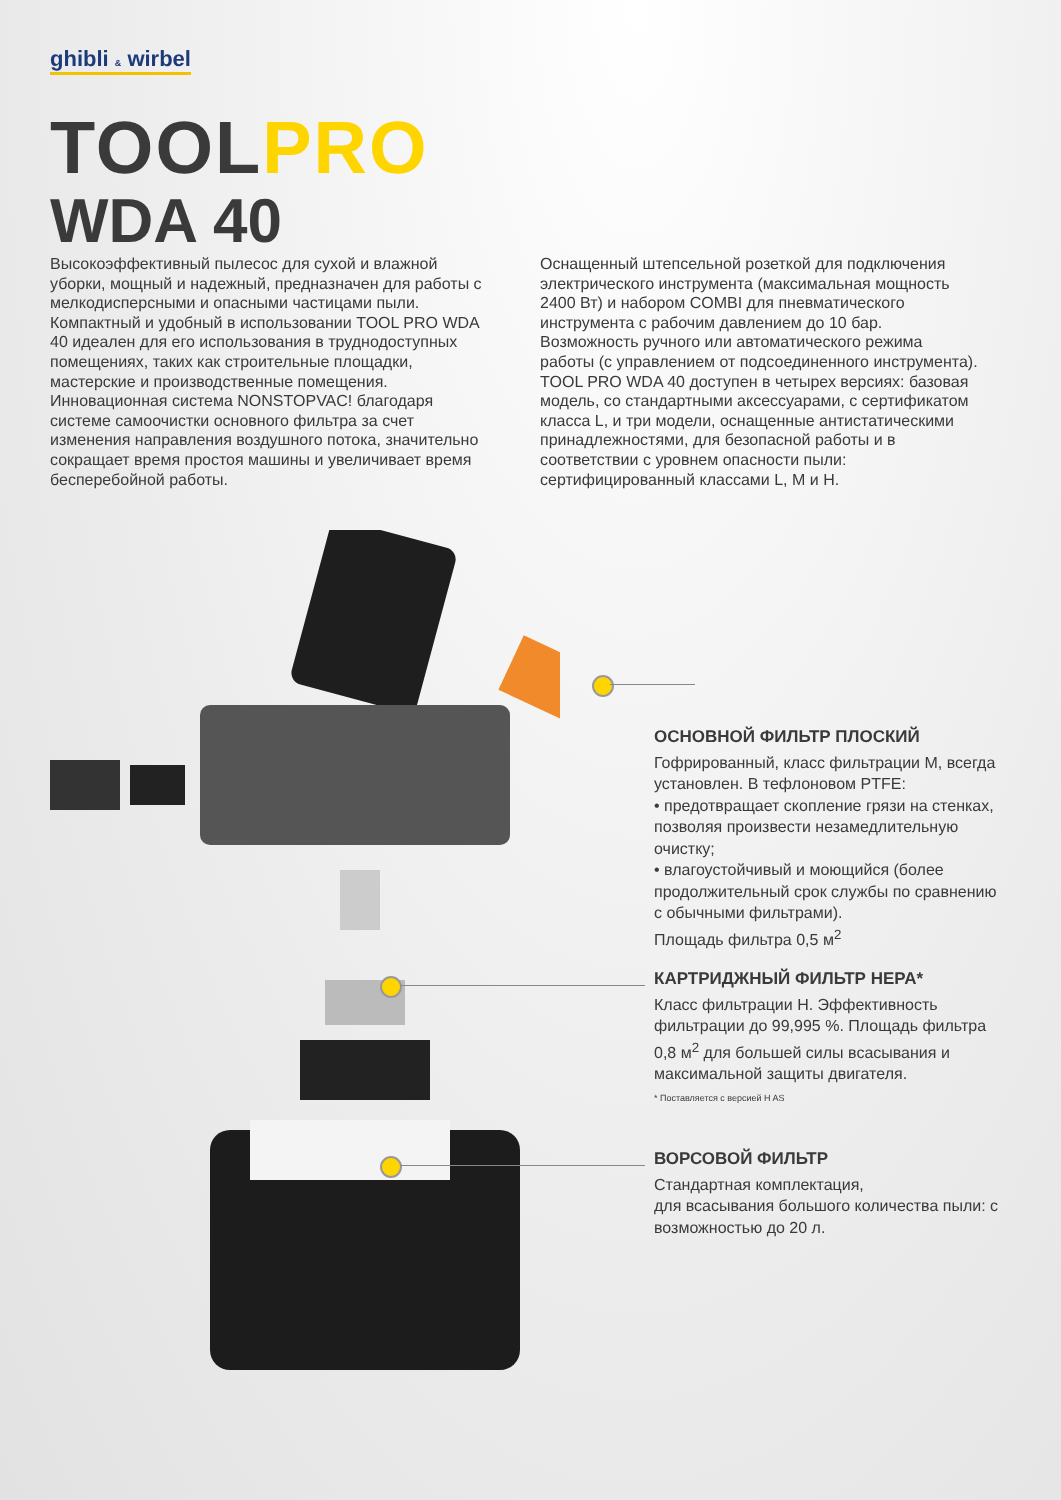ghibli & wirbel
TOOLPRO
WDA 40
Высокоэффективный пылесос для сухой и влажной уборки, мощный и надежный, предназначен для работы с мелкодисперсными и опасными частицами пыли. Компактный и удобный в использовании TOOL PRO WDA 40 идеален для его использования в труднодоступных помещениях, таких как строительные площадки, мастерские и производственные помещения. Инновационная система NONSTOPVAC! благодаря системе самоочистки основного фильтра за счет изменения направления воздушного потока, значительно сокращает время простоя машины и увеличивает время бесперебойной работы.
Оснащенный штепсельной розеткой для подключения электрического инструмента (максимальная мощность 2400 Вт) и набором COMBI для пневматического инструмента с рабочим давлением до 10 бар. Возможность ручного или автоматического режима работы (с управлением от подсоединенного инструмента). TOOL PRO WDA 40 доступен в четырех версиях: базовая модель, со стандартными аксессуарами, с сертификатом класса L, и три модели, оснащенные антистатическими принадлежностями, для безопасной работы и в соответствии с уровнем опасности пыли: сертифицированный классами L, M и H.
ОСНОВНОЙ ФИЛЬТР ПЛОСКИЙ
Гофрированный, класс фильтрации M, всегда установлен. В тефлоновом PTFE:
• предотвращает скопление грязи на стенках, позволяя произвести незамедлительную очистку;
• влагоустойчивый и моющийся (более продолжительный срок службы по сравнению с обычными фильтрами).
Площадь фильтра 0,5 м<sup>2</sup>
КАРТРИДЖНЫЙ ФИЛЬТР HEPA*
Класс фильтрации H. Эффективность фильтрации до 99,995 %. Площадь фильтра 0,8 м<sup>2</sup> для большей силы всасывания и максимальной защиты двигателя.
* Поставляется с версией H AS
ВОРСОВОЙ ФИЛЬТР
Стандартная комплектация,
для всасывания большого количества пыли: с возможностью до 20 л.